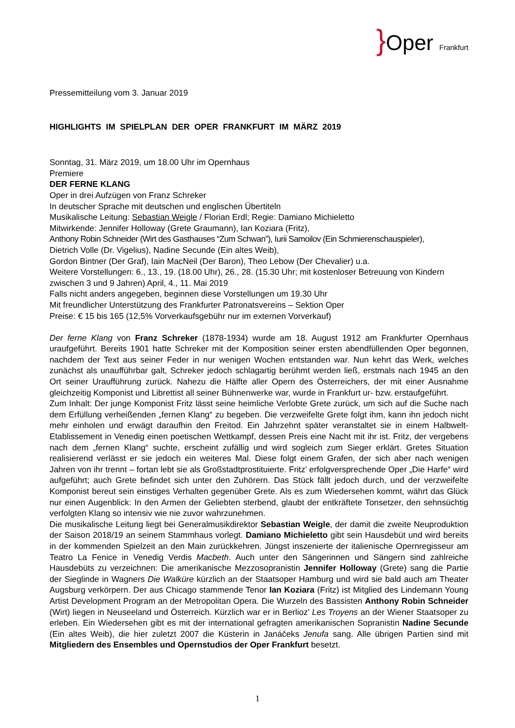}Oper Frankfurt
Pressemitteilung vom 3. Januar 2019
HIGHLIGHTS IM SPIELPLAN DER OPER FRANKFURT IM MÄRZ 2019
Sonntag, 31. März 2019, um 18.00 Uhr im Opernhaus
Premiere
DER FERNE KLANG
Oper in drei Aufzügen von Franz Schreker
In deutscher Sprache mit deutschen und englischen Übertiteln
Musikalische Leitung: Sebastian Weigle / Florian Erdl; Regie: Damiano Michieletto
Mitwirkende: Jennifer Holloway (Grete Graumann), Ian Koziara (Fritz),
Anthony Robin Schneider (Wirt des Gasthauses “Zum Schwan”), Iurii Samoilov (Ein Schmierenschauspieler),
Dietrich Volle (Dr. Vigelius), Nadine Secunde (Ein altes Weib),
Gordon Bintner (Der Graf), Iain MacNeil (Der Baron), Theo Lebow (Der Chevalier) u.a.
Weitere Vorstellungen: 6., 13., 19. (18.00 Uhr), 26., 28. (15.30 Uhr; mit kostenloser Betreuung von Kindern zwischen 3 und 9 Jahren) April, 4., 11. Mai 2019
Falls nicht anders angegeben, beginnen diese Vorstellungen um 19.30 Uhr
Mit freundlicher Unterstützung des Frankfurter Patronatsvereins – Sektion Oper
Preise: € 15 bis 165 (12,5% Vorverkaufsgebühr nur im externen Vorverkauf)
Der ferne Klang von Franz Schreker (1878-1934) wurde am 18. August 1912 am Frankfurter Opernhaus uraufgeführt. Bereits 1901 hatte Schreker mit der Komposition seiner ersten abendfüllenden Oper begonnen, nachdem der Text aus seiner Feder in nur wenigen Wochen entstanden war. Nun kehrt das Werk, welches zunächst als unaufführbar galt, Schreker jedoch schlagartig berühmt werden ließ, erstmals nach 1945 an den Ort seiner Uraufführung zurück. Nahezu die Hälfte aller Opern des Österreichers, der mit einer Ausnahme gleichzeitig Komponist und Librettist all seiner Bühnenwerke war, wurde in Frankfurt ur- bzw. erstaufgeführt.
Zum Inhalt: Der junge Komponist Fritz lässt seine heimliche Verlobte Grete zurück, um sich auf die Suche nach dem Erfüllung verheißenden „fernen Klang“ zu begeben. Die verzweifelte Grete folgt ihm, kann ihn jedoch nicht mehr einholen und erwägt daraufhin den Freitod. Ein Jahrzehnt später veranstaltet sie in einem Halbwelt-Etablissement in Venedig einen poetischen Wettkampf, dessen Preis eine Nacht mit ihr ist. Fritz, der vergebens nach dem „fernen Klang“ suchte, erscheint zufällig und wird sogleich zum Sieger erklärt. Gretes Situation realisierend verlässt er sie jedoch ein weiteres Mal. Diese folgt einem Grafen, der sich aber nach wenigen Jahren von ihr trennt – fortan lebt sie als Großstadtprostituierte. Fritz’ erfolgversprechende Oper „Die Harfe“ wird aufgeführt; auch Grete befindet sich unter den Zuhörern. Das Stück fällt jedoch durch, und der verzweifelte Komponist bereut sein einstiges Verhalten gegenüber Grete. Als es zum Wiedersehen kommt, währt das Glück nur einen Augenblick: In den Armen der Geliebten sterbend, glaubt der entkräftete Tonsetzer, den sehnsüchtig verfolgten Klang so intensiv wie nie zuvor wahrzunehmen.
Die musikalische Leitung liegt bei Generalmusikdirektor Sebastian Weigle, der damit die zweite Neuproduktion der Saison 2018/19 an seinem Stammhaus vorlegt. Damiano Michieletto gibt sein Hausdebüt und wird bereits in der kommenden Spielzeit an den Main zurückkehren. Jüngst inszenierte der italienische Opernregisseur am Teatro La Fenice in Venedig Verdis Macbeth. Auch unter den Sängerinnen und Sängern sind zahlreiche Hausdebüts zu verzeichnen: Die amerikanische Mezzosopranistin Jennifer Holloway (Grete) sang die Partie der Sieglinde in Wagners Die Walküre kürzlich an der Staatsoper Hamburg und wird sie bald auch am Theater Augsburg verkörpern. Der aus Chicago stammende Tenor Ian Koziara (Fritz) ist Mitglied des Lindemann Young Artist Development Program an der Metropolitan Opera. Die Wurzeln des Bassisten Anthony Robin Schneider (Wirt) liegen in Neuseeland und Österreich. Kürzlich war er in Berlioz’ Les Troyens an der Wiener Staatsoper zu erleben. Ein Wiedersehen gibt es mit der international gefragten amerikanischen Sopranistin Nadine Secunde (Ein altes Weib), die hier zuletzt 2007 die Küsterin in Janáčeks Jenufa sang. Alle übrigen Partien sind mit Mitgliedern des Ensembles und Opernstudios der Oper Frankfurt besetzt.
1